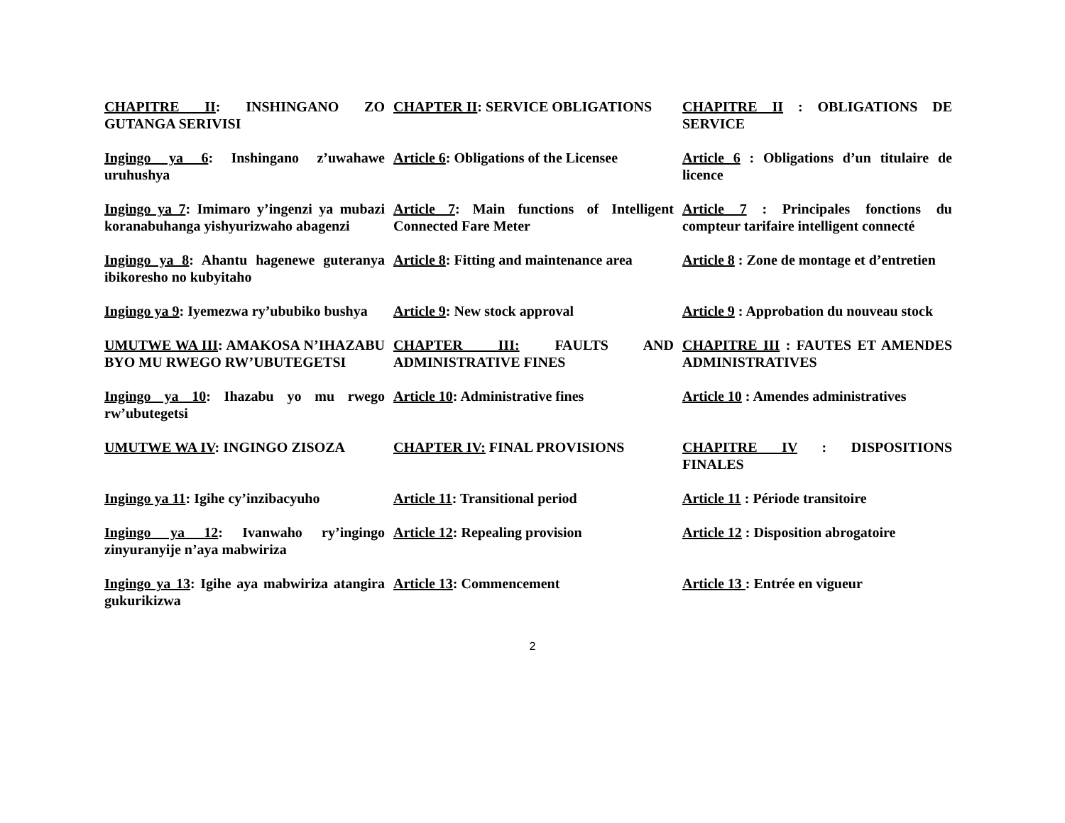| CHAPITRE II : INSHINGANO ZO GUTANGA SERIVISI | CHAPTER II : SERVICE OBLIGATIONS | CHAPITRE II : OBLIGATIONS DE SERVICE |
| Ingingo ya 6 : Inshingano z’uwahawe uruhushya | Article 6 : Obligations of the Licensee | Article 6 : Obligations d’un titulaire de licence |
| Ingingo ya 7 : Imimaro y’ingenzi ya mubazi koranabuhanga yishyurizwaho abagenzi | Article 7 : Main functions of Intelligent Connected Fare Meter | Article 7 : Principales fonctions du compteur tarifaire intelligent connecté |
| Ingingo ya 8 : Ahantu hagenewe guteranya ibikoresho no kubyitaho | Article 8 : Fitting and maintenance area | Article 8 : Zone de montage et d’entretien |
| Ingingo ya 9 : Iyemezwa ry’ububiko bushya | Article 9 : New stock approval | Article 9 : Approbation du nouveau stock |
| UMUTWE WA III : AMAKOSA N’IHAZABU BYO MU RWEGO RW’UBUTEGETSI | CHAPTER III: FAULTS AND ADMINISTRATIVE FINES | CHAPITRE III : FAUTES ET AMENDES ADMINISTRATIVES |
| Ingingo ya 10 : Ihazabu yo mu rwego rw’ubutegetsi | Article 10 : Administrative fines | Article 10 : Amendes administratives |
| UMUTWE WA IV : INGINGO ZISOZA | CHAPTER IV: FINAL PROVISIONS | CHAPITRE IV : DISPOSITIONS FINALES |
| Ingingo ya 11 : Igihe cy’inzibacyuho | Article 11 : Transitional period | Article 11 : Période transitoire |
| Ingingo ya 12 : Ivanwaho ry’ingingo zinyuranyije n’aya mabwiriza | Article 12 : Repealing provision | Article 12 : Disposition abrogatoire |
| Ingingo ya 13 : Igihe aya mabwiriza atangira gukurikizwa | Article 13 : Commencement | Article 13 : Entrée en vigueur |
2